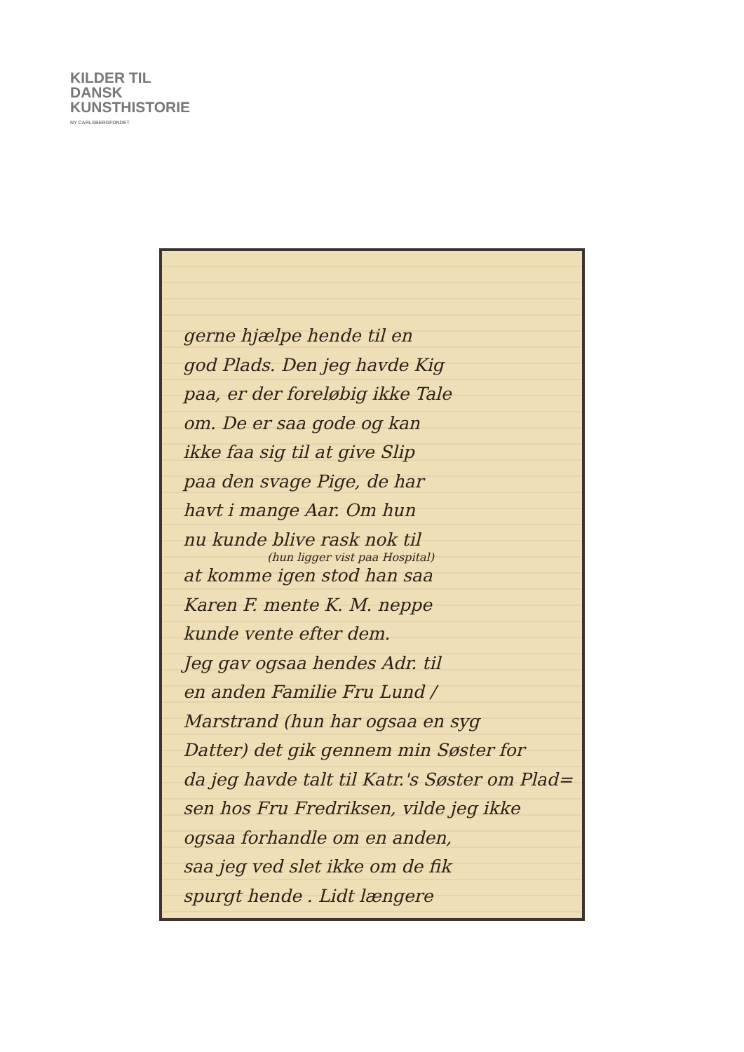KILDER TIL
DANSK
KUNSTHISTORIE
NY CARLSBERGFONDET
gerne hjælpe hende til en
god Plads. Den jeg havde Kig
paa, er der foreløbig ikke Tale
om. De er saa gode og kan
ikke faa sig til at give Slip
paa den svage Pige, de har
havt i mange Aar. Om hun
nu kunde blive rask nok til
(hun ligger vist paa Hospital)
at komme igen stod han saa
Karen F. mente K. M. neppe
kunde vente efter dem.
Jeg gav ogsaa hendes Adr. til
en anden Familie Fru Lund /
Marstrand (hun har ogsaa en syg
Datter) det gik gennem min Søster for
da jeg havde talt til Katr.'s Søster om Plad=
sen hos Fru Fredriksen, vilde jeg ikke
ogsaa forhandle om en anden,
saa jeg ved slet ikke om de fik
spurgt hende . Lidt længere